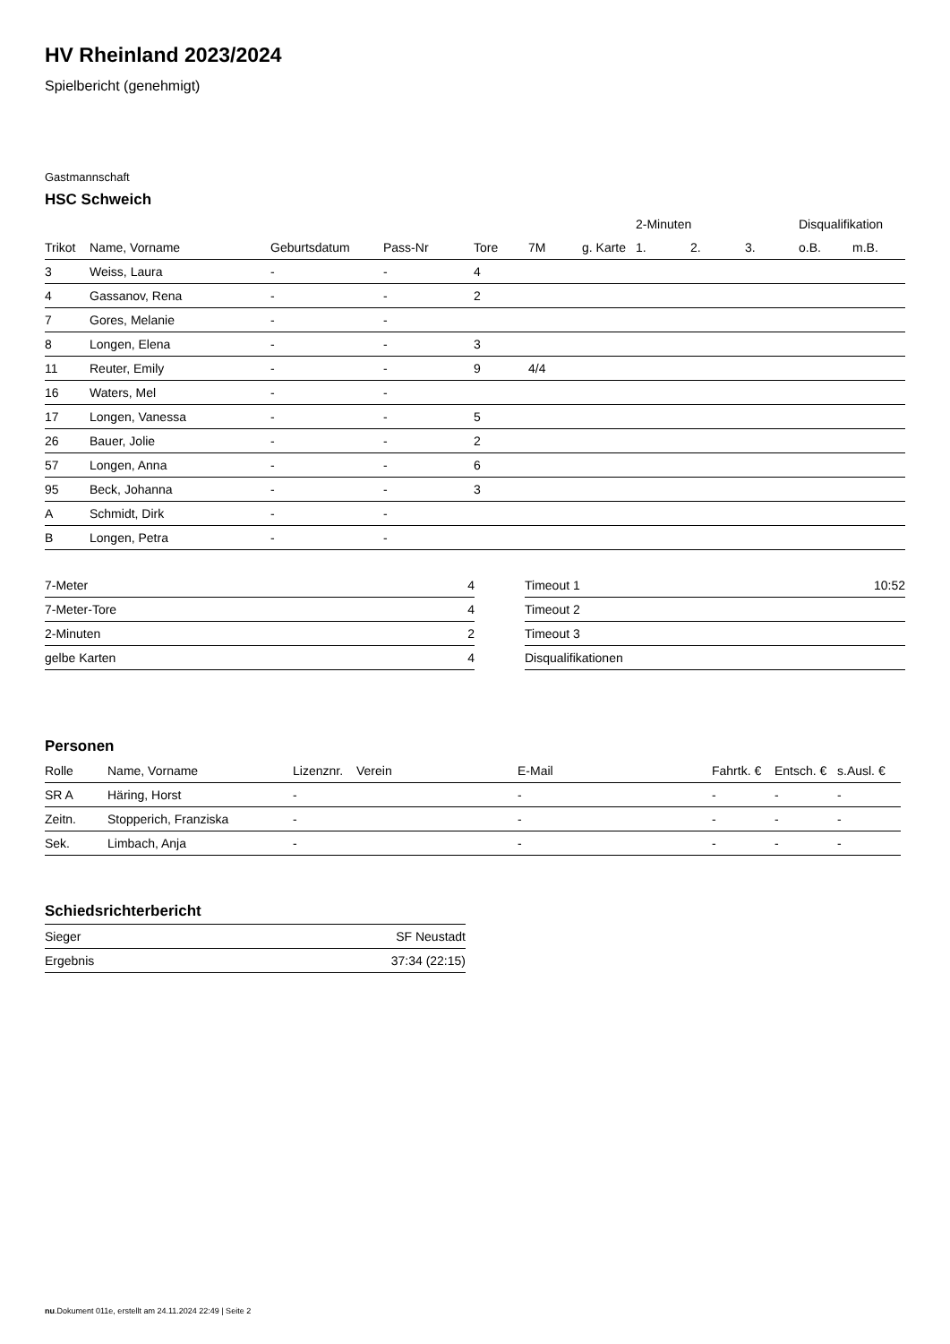HV Rheinland 2023/2024
Spielbericht (genehmigt)
Gastmannschaft
HSC Schweich
| | | | | | | | 2-Minuten | | | Disqualifikation | |
| --- | --- | --- | --- | --- | --- | --- | --- | --- | --- | --- | --- |
| Trikot | Name, Vorname | Geburtsdatum | Pass-Nr | Tore | 7M | g. Karte | 1. | 2. | 3. | o.B. | m.B. |
| 3 | Weiss, Laura | - | - | 4 | | | | | | | |
| 4 | Gassanov, Rena | - | - | 2 | | | | | | | |
| 7 | Gores, Melanie | - | - | | | | | | | | |
| 8 | Longen, Elena | - | - | 3 | | | | | | | |
| 11 | Reuter, Emily | - | - | 9 | 4/4 | | | | | | |
| 16 | Waters, Mel | - | - | | | | | | | | |
| 17 | Longen, Vanessa | - | - | 5 | | | | | | | |
| 26 | Bauer, Jolie | - | - | 2 | | | | | | | |
| 57 | Longen, Anna | - | - | 6 | | | | | | | |
| 95 | Beck, Johanna | - | - | 3 | | | | | | | |
| A | Schmidt, Dirk | - | - | | | | | | | | |
| B | Longen, Petra | - | - | | | | | | | | |
| 7-Meter | 4 |
| 7-Meter-Tore | 4 |
| 2-Minuten | 2 |
| gelbe Karten | 4 |
| Timeout 1 | 10:52 |
| Timeout 2 | |
| Timeout 3 | |
| Disqualifikationen | |
Personen
| Rolle | Name, Vorname | Lizenznr. | Verein | E-Mail | Fahrtk. € | Entsch. € | s.Ausl. € |
| --- | --- | --- | --- | --- | --- | --- | --- |
| SR A | Häring, Horst | - | | - | - | - | - |
| Zeitn. | Stopperich, Franziska | - | | - | - | - | - |
| Sek. | Limbach, Anja | - | | - | - | - | - |
Schiedsrichterbericht
| Sieger | SF Neustadt |
| Ergebnis | 37:34 (22:15) |
nu.Dokument 011e, erstellt am 24.11.2024 22:49 | Seite 2